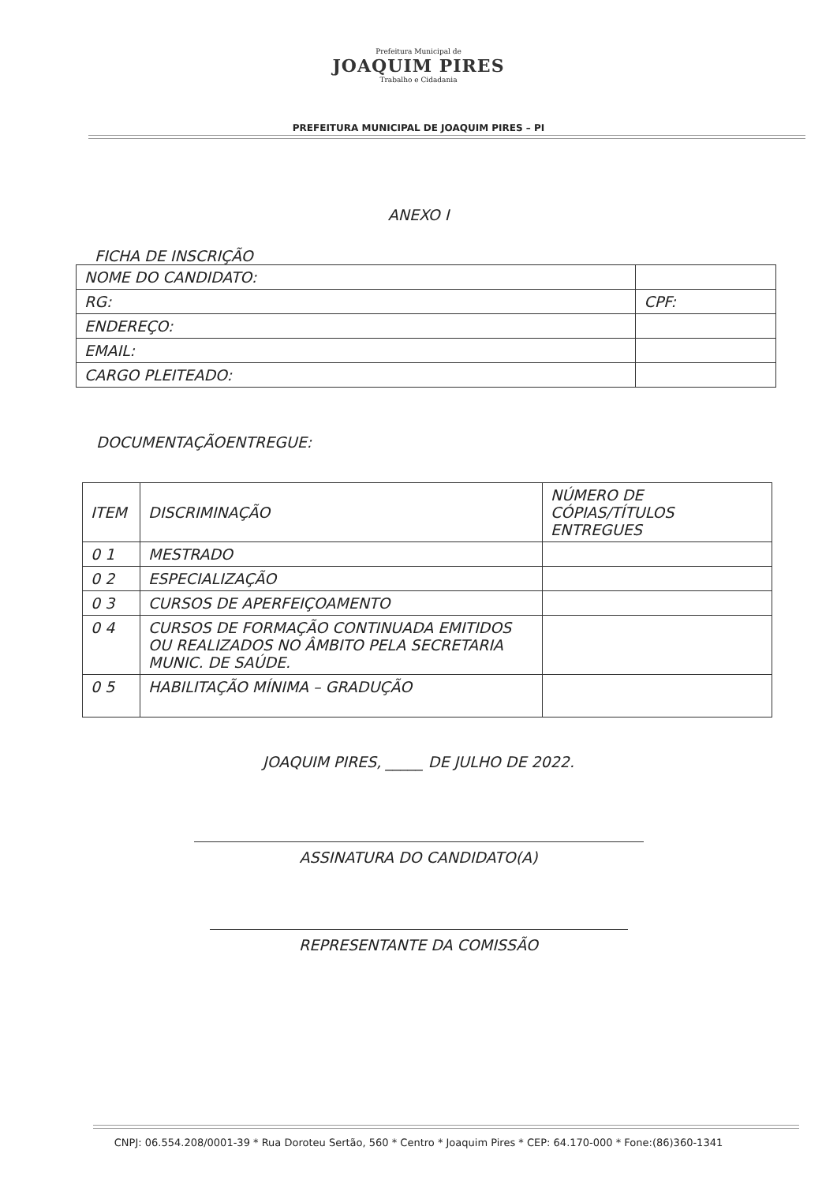Prefeitura Municipal de
JOAQUIM PIRES
Trabalho e Cidadania
PREFEITURA MUNICIPAL DE JOAQUIM PIRES – PI
ANEXO I
FICHA DE INSCRIÇÃO
| NOME DO CANDIDATO: | | | |
| RG: | | | CPF: |
| ENDEREÇO: | | | |
| EMAIL: | | | |
| CARGO PLEITEADO: | | | |
DOCUMENTAÇÃOENTREGUE:
| ITEM | DISCRIMINAÇÃO | NÚMERO DE CÓPIAS/TÍTULOS ENTREGUES |
| 0 1 | MESTRADO | |
| 0 2 | ESPECIALIZAÇÃO | |
| 0 3 | CURSOS DE APERFEIÇOAMENTO | |
| 0 4 | CURSOS DE FORMAÇÃO CONTINUADA EMITIDOS OU REALIZADOS NO ÂMBITO PELA SECRETARIA MUNIC. DE SAÚDE. | |
| 0 5 | HABILITAÇÃO MÍNIMA – GRADUÇÃO | |
JOAQUIM PIRES, _____ DE JULHO DE 2022.
ASSINATURA DO CANDIDATO(A)
REPRESENTANTE DA COMISSÃO
CNPJ: 06.554.208/0001-39 * Rua Doroteu Sertão, 560 * Centro * Joaquim Pires * CEP: 64.170-000 * Fone:(86)360-1341